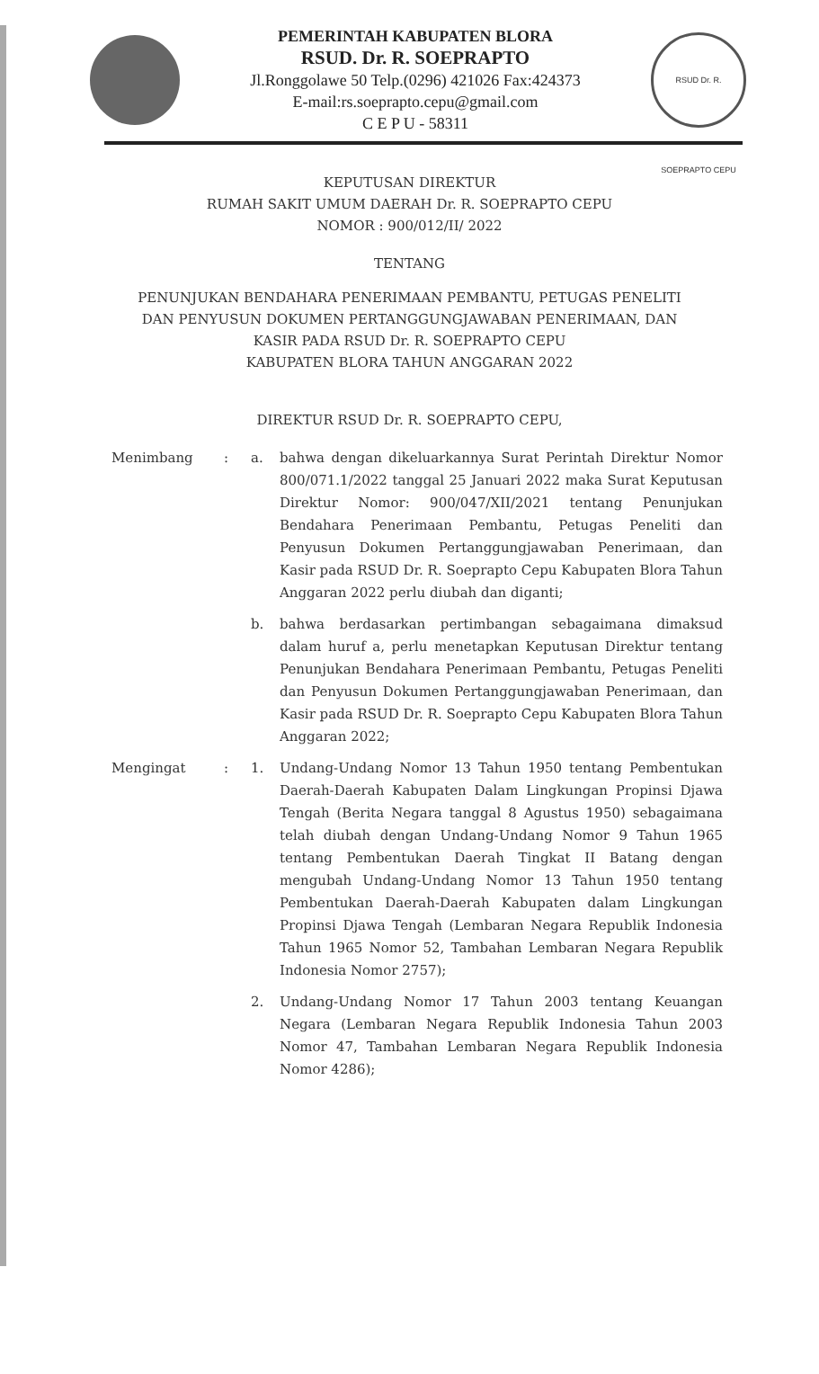PEMERINTAH KABUPATEN BLORA
RSUD. Dr. R. SOEPRAPTO
Jl.Ronggolawe 50 Telp.(0296) 421026 Fax:424373
E-mail:rs.soeprapto.cepu@gmail.com
C E P U - 58311
RSUD Dr. R. SOEPRAPTO CEPU
KEPUTUSAN DIREKTUR
RUMAH SAKIT UMUM DAERAH Dr. R. SOEPRAPTO CEPU
NOMOR : 900/012/II/ 2022
TENTANG
PENUNJUKAN BENDAHARA PENERIMAAN PEMBANTU, PETUGAS PENELITI
DAN PENYUSUN DOKUMEN PERTANGGUNGJAWABAN PENERIMAAN, DAN
KASIR PADA RSUD Dr. R. SOEPRAPTO CEPU
KABUPATEN BLORA TAHUN ANGGARAN 2022
DIREKTUR RSUD Dr. R. SOEPRAPTO CEPU,
Menimbang : a. bahwa dengan dikeluarkannya Surat Perintah Direktur Nomor 800/071.1/2022 tanggal 25 Januari 2022 maka Surat Keputusan Direktur Nomor: 900/047/XII/2021 tentang Penunjukan Bendahara Penerimaan Pembantu, Petugas Peneliti dan Penyusun Dokumen Pertanggungjawaban Penerimaan, dan Kasir pada RSUD Dr. R. Soeprapto Cepu Kabupaten Blora Tahun Anggaran 2022 perlu diubah dan diganti;
b. bahwa berdasarkan pertimbangan sebagaimana dimaksud dalam huruf a, perlu menetapkan Keputusan Direktur tentang Penunjukan Bendahara Penerimaan Pembantu, Petugas Peneliti dan Penyusun Dokumen Pertanggungjawaban Penerimaan, dan Kasir pada RSUD Dr. R. Soeprapto Cepu Kabupaten Blora Tahun Anggaran 2022;
Mengingat : 1. Undang-Undang Nomor 13 Tahun 1950 tentang Pembentukan Daerah-Daerah Kabupaten Dalam Lingkungan Propinsi Djawa Tengah (Berita Negara tanggal 8 Agustus 1950) sebagaimana telah diubah dengan Undang-Undang Nomor 9 Tahun 1965 tentang Pembentukan Daerah Tingkat II Batang dengan mengubah Undang-Undang Nomor 13 Tahun 1950 tentang Pembentukan Daerah-Daerah Kabupaten dalam Lingkungan Propinsi Djawa Tengah (Lembaran Negara Republik Indonesia Tahun 1965 Nomor 52, Tambahan Lembaran Negara Republik Indonesia Nomor 2757);
2. Undang-Undang Nomor 17 Tahun 2003 tentang Keuangan Negara (Lembaran Negara Republik Indonesia Tahun 2003 Nomor 47, Tambahan Lembaran Negara Republik Indonesia Nomor 4286);